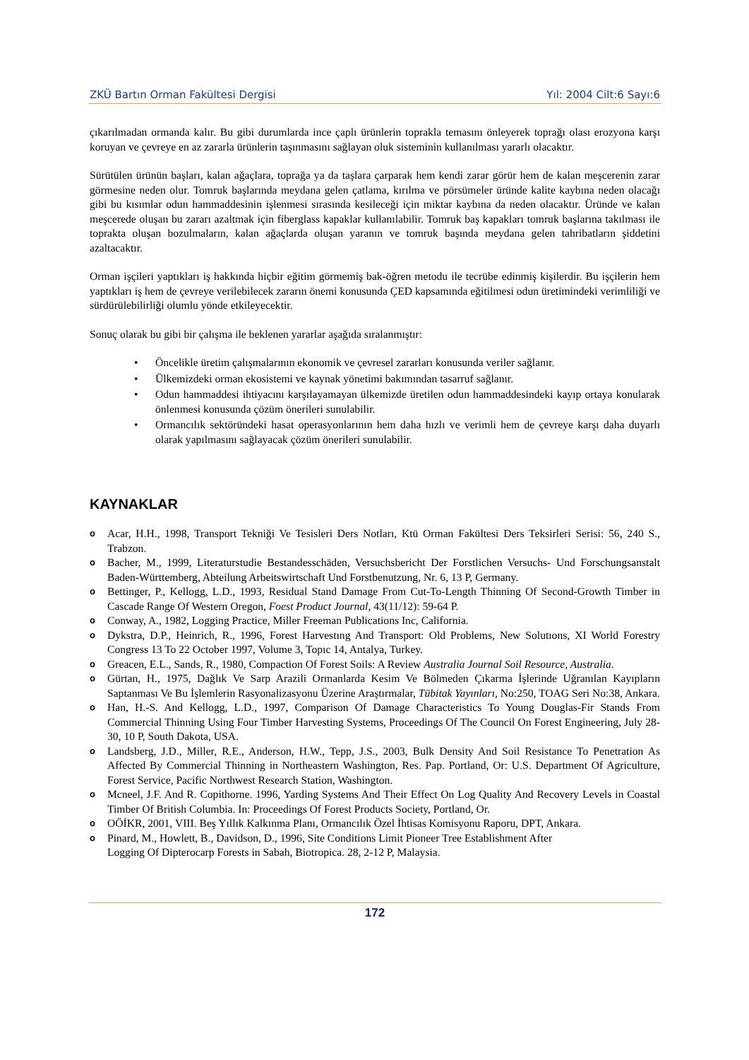ZKÜ Bartın Orman Fakültesi Dergisi Yıl: 2004 Cilt:6 Sayı:6
çıkarılmadan ormanda kalır. Bu gibi durumlarda ince çaplı ürünlerin toprakla temasını önleyerek toprağı olası erozyona karşı koruyan ve çevreye en az zararla ürünlerin taşınmasını sağlayan oluk sisteminin kullanılması yararlı olacaktır.
Sürütülen ürünün başları, kalan ağaçlara, toprağa ya da taşlara çarparak hem kendi zarar görür hem de kalan meşcerenin zarar görmesine neden olur. Tomruk başlarında meydana gelen çatlama, kırılma ve pörsümeler üründe kalite kaybına neden olacağı gibi bu kısımlar odun hammaddesinin işlenmesi sırasında kesileceği için miktar kaybına da neden olacaktır. Üründe ve kalan meşcerede oluşan bu zararı azaltmak için fiberglass kapaklar kullanılabilir. Tomruk baş kapakları tomruk başlarına takılması ile toprakta oluşan bozulmaların, kalan ağaçlarda oluşan yaranın ve tomruk başında meydana gelen tahribatların şiddetini azaltacaktır.
Orman işçileri yaptıkları iş hakkında hiçbir eğitim görmemiş bak-öğren metodu ile tecrübe edinmiş kişilerdir. Bu işçilerin hem yaptıkları iş hem de çevreye verilebilecek zararın önemi konusunda ÇED kapsamında eğitilmesi odun üretimindeki verimliliği ve sürdürülebilirliği olumlu yönde etkileyecektir.
Sonuç olarak bu gibi bir çalışma ile beklenen yararlar aşağıda sıralanmıştır:
• Öncelikle üretim çalışmalarının ekonomik ve çevresel zararları konusunda veriler sağlanır.
• Ülkemizdeki orman ekosistemi ve kaynak yönetimi bakımından tasarruf sağlanır.
• Odun hammaddesi ihtiyacını karşılayamayan ülkemizde üretilen odun hammaddesindeki kayıp ortaya konularak önlenmesi konusunda çözüm önerileri sunulabilir.
• Ormancılık sektöründeki hasat operasyonlarının hem daha hızlı ve verimli hem de çevreye karşı daha duyarlı olarak yapılmasını sağlayacak çözüm önerileri sunulabilir.
KAYNAKLAR
o Acar, H.H., 1998, Transport Tekniği Ve Tesisleri Ders Notları, Ktü Orman Fakültesi Ders Teksirleri Serisi: 56, 240 S., Trabzon.
o Bacher, M., 1999, Literaturstudie Bestandesschäden, Versuchsbericht Der Forstlichen Versuchs- Und Forschungsanstalt Baden-Württemberg, Abteilung Arbeitswirtschaft Und Forstbenutzung, Nr. 6, 13 P, Germany.
o Bettinger, P., Kellogg, L.D., 1993, Residual Stand Damage From Cut-To-Length Thinning Of Second-Growth Timber in Cascade Range Of Western Oregon, Foest Product Journal, 43(11/12): 59-64 P.
o Conway, A., 1982, Logging Practice, Miller Freeman Publications Inc, California.
o Dykstra, D.P., Heinrich, R., 1996, Forest Harvestıng And Transport: Old Problems, New Solutıons, XI World Forestry Congress 13 To 22 October 1997, Volume 3, Topıc 14, Antalya, Turkey.
o Greacen, E.L., Sands, R., 1980, Compaction Of Forest Soils: A Review Australia Journal Soil Resource, Australia.
o Gürtan, H., 1975, Dağlık Ve Sarp Arazili Ormanlarda Kesim Ve Bölmeden Çıkarma İşlerinde Uğranılan Kayıpların Saptanması Ve Bu İşlemlerin Rasyonalizasyonu Üzerine Araştırmalar, Tübitak Yayınları, No:250, TOAG Seri No:38, Ankara.
o Han, H.-S. And Kellogg, L.D., 1997, Comparison Of Damage Characteristics To Young Douglas-Fir Stands From Commercial Thinning Using Four Timber Harvesting Systems, Proceedings Of The Council On Forest Engineering, July 28-30, 10 P, South Dakota, USA.
o Landsberg, J.D., Miller, R.E., Anderson, H.W., Tepp, J.S., 2003, Bulk Density And Soil Resistance To Penetration As Affected By Commercial Thinning in Northeastern Washington, Res. Pap. Portland, Or: U.S. Department Of Agriculture, Forest Service, Pacific Northwest Research Station, Washington.
o Mcneel, J.F. And R. Copithorne. 1996, Yarding Systems And Their Effect On Log Quality And Recovery Levels in Coastal Timber Of British Columbia. In: Proceedings Of Forest Products Society, Portland, Or.
o OÖİKR, 2001, VIII. Beş Yıllık Kalkınma Planı, Ormancılık Özel İhtisas Komisyonu Raporu, DPT, Ankara.
o Pinard, M., Howlett, B., Davidson, D., 1996, Site Conditions Limit Pioneer Tree Establishment After
Logging Of Dipterocarp Forests in Sabah, Biotropica. 28, 2-12 P, Malaysia.
172